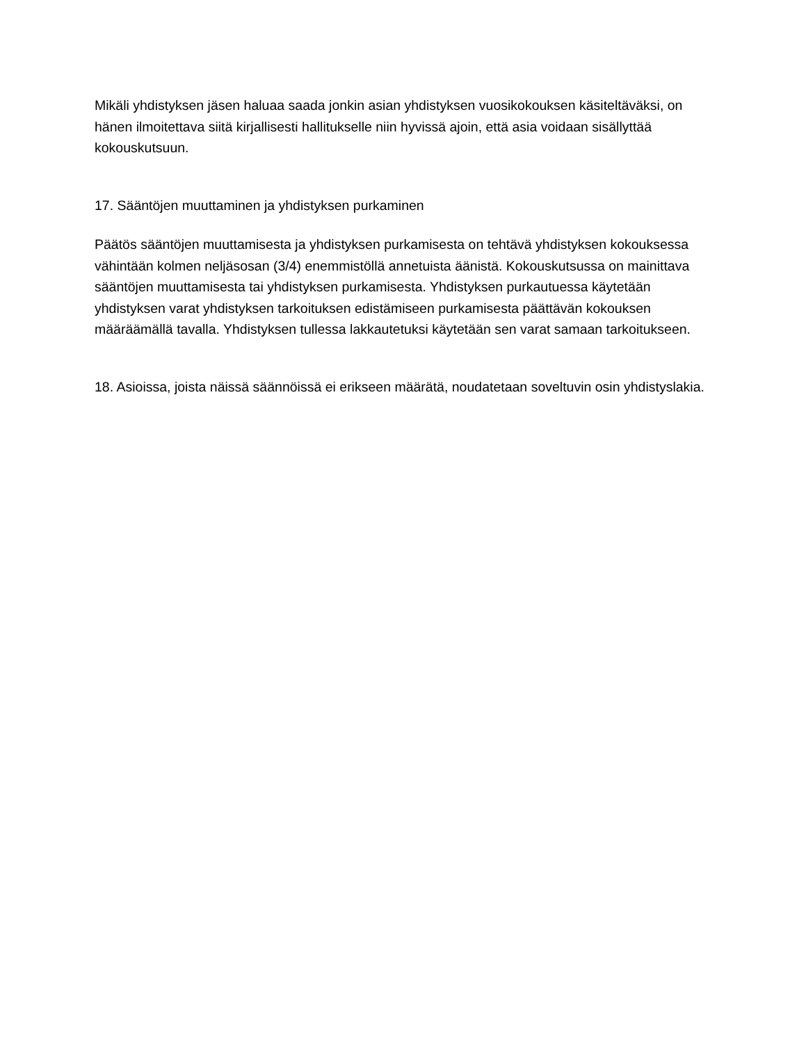Mikäli yhdistyksen jäsen haluaa saada jonkin asian yhdistyksen vuosikokouksen käsiteltäväksi, on hänen ilmoitettava siitä kirjallisesti hallitukselle niin hyvissä ajoin, että asia voidaan sisällyttää kokouskutsuun.
17. Sääntöjen muuttaminen ja yhdistyksen purkaminen
Päätös sääntöjen muuttamisesta ja yhdistyksen purkamisesta on tehtävä yhdistyksen kokouksessa vähintään kolmen neljäsosan (3/4) enemmistöllä annetuista äänistä. Kokouskutsussa on mainittava sääntöjen muuttamisesta tai yhdistyksen purkamisesta. Yhdistyksen purkautuessa käytetään yhdistyksen varat yhdistyksen tarkoituksen edistämiseen purkamisesta päättävän kokouksen määräämällä tavalla. Yhdistyksen tullessa lakkautetuksi käytetään sen varat samaan tarkoitukseen.
18. Asioissa, joista näissä säännöissä ei erikseen määrätä, noudatetaan soveltuvin osin yhdistyslakia.